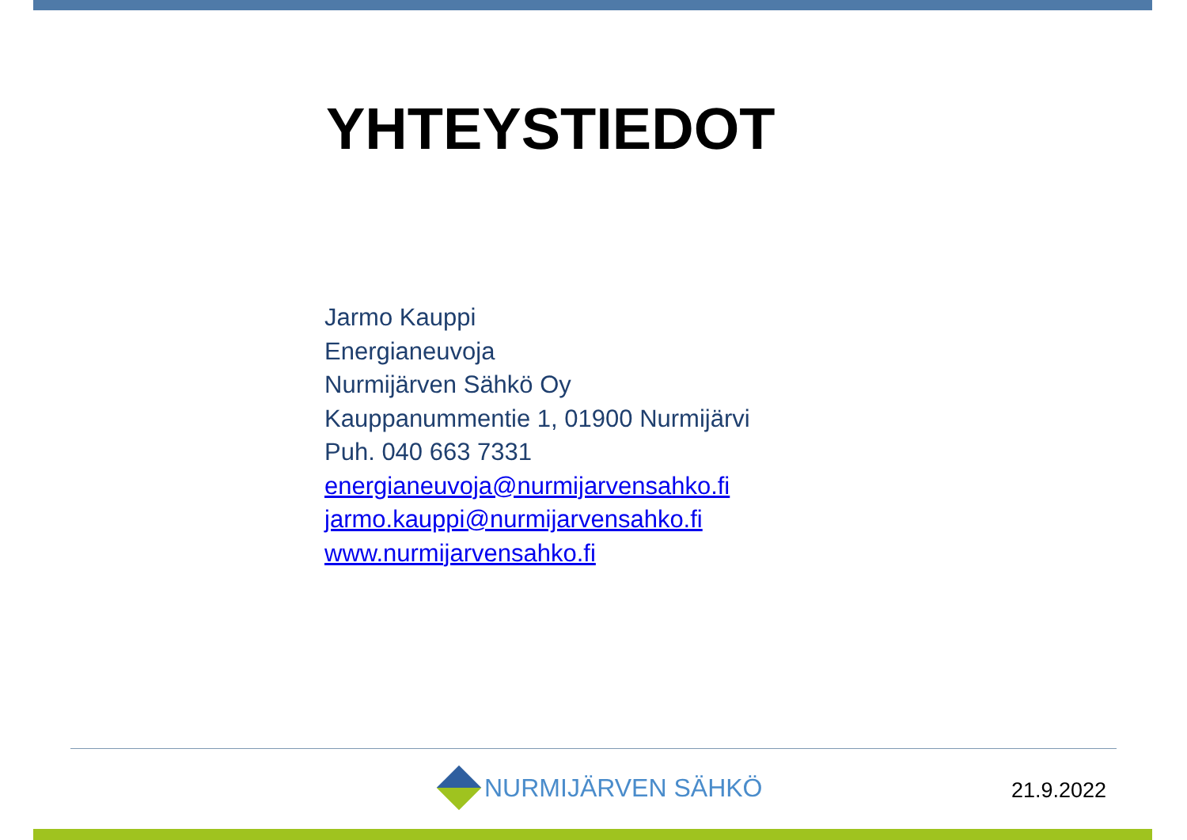YHTEYSTIEDOT
Jarmo Kauppi
Energianeuvoja
Nurmijärven Sähkö Oy
Kauppanummentie 1, 01900 Nurmijärvi
Puh. 040 663 7331
energianeuvoja@nurmijarvensahko.fi
jarmo.kauppi@nurmijarvensahko.fi
www.nurmijarvensahko.fi
NURMIJÄRVEN SÄHKÖ 21.9.2022